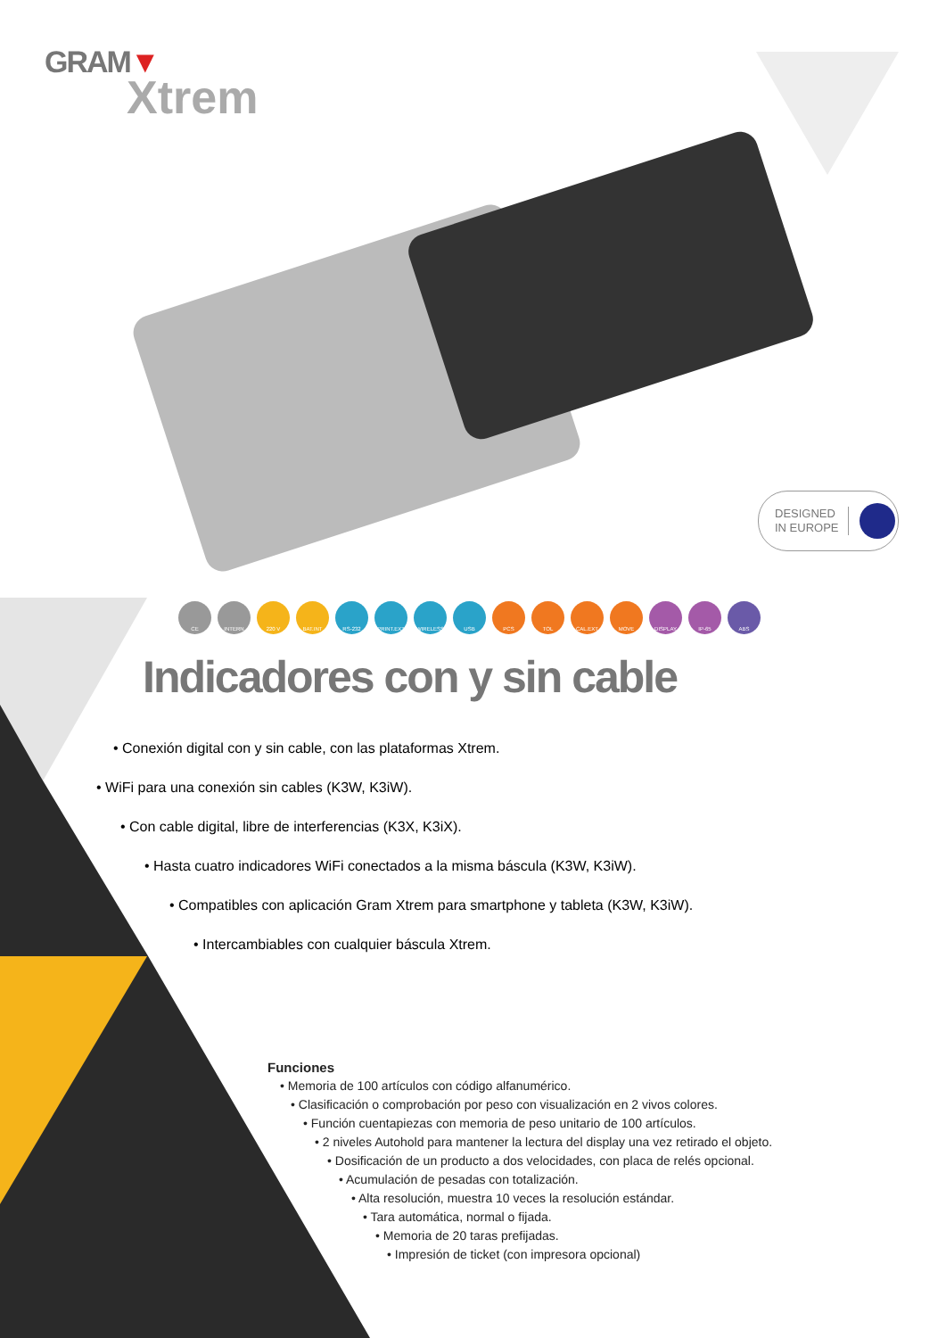GRAM▼
Xtrem
DESIGNED
IN EUROPE
CE INTERN 220 V BAT.INT RS-232 PRINT.EXT WIRELESS USB PCS TOL CAL.EXT MOVE DISPLAY IP-65 ABS
Indicadores con y sin cable
• Conexión digital con y sin cable, con las plataformas Xtrem.
• WiFi para una conexión sin cables (K3W, K3iW).
• Con cable digital, libre de interferencias (K3X, K3iX).
• Hasta cuatro indicadores WiFi conectados a la misma báscula (K3W, K3iW).
• Compatibles con aplicación Gram Xtrem para smartphone y tableta (K3W, K3iW).
• Intercambiables con cualquier báscula Xtrem.
Funciones
• Memoria de 100 artículos con código alfanumérico.
• Clasificación o comprobación por peso con visualización en 2 vivos colores.
• Función cuentapiezas con memoria de peso unitario de 100 artículos.
• 2 niveles Autohold para mantener la lectura del display una vez retirado el objeto.
• Dosificación de un producto a dos velocidades, con placa de relés opcional.
• Acumulación de pesadas con totalización.
• Alta resolución, muestra 10 veces la resolución estándar.
• Tara automática, normal o fijada.
• Memoria de 20 taras prefijadas.
• Impresión de ticket (con impresora opcional)